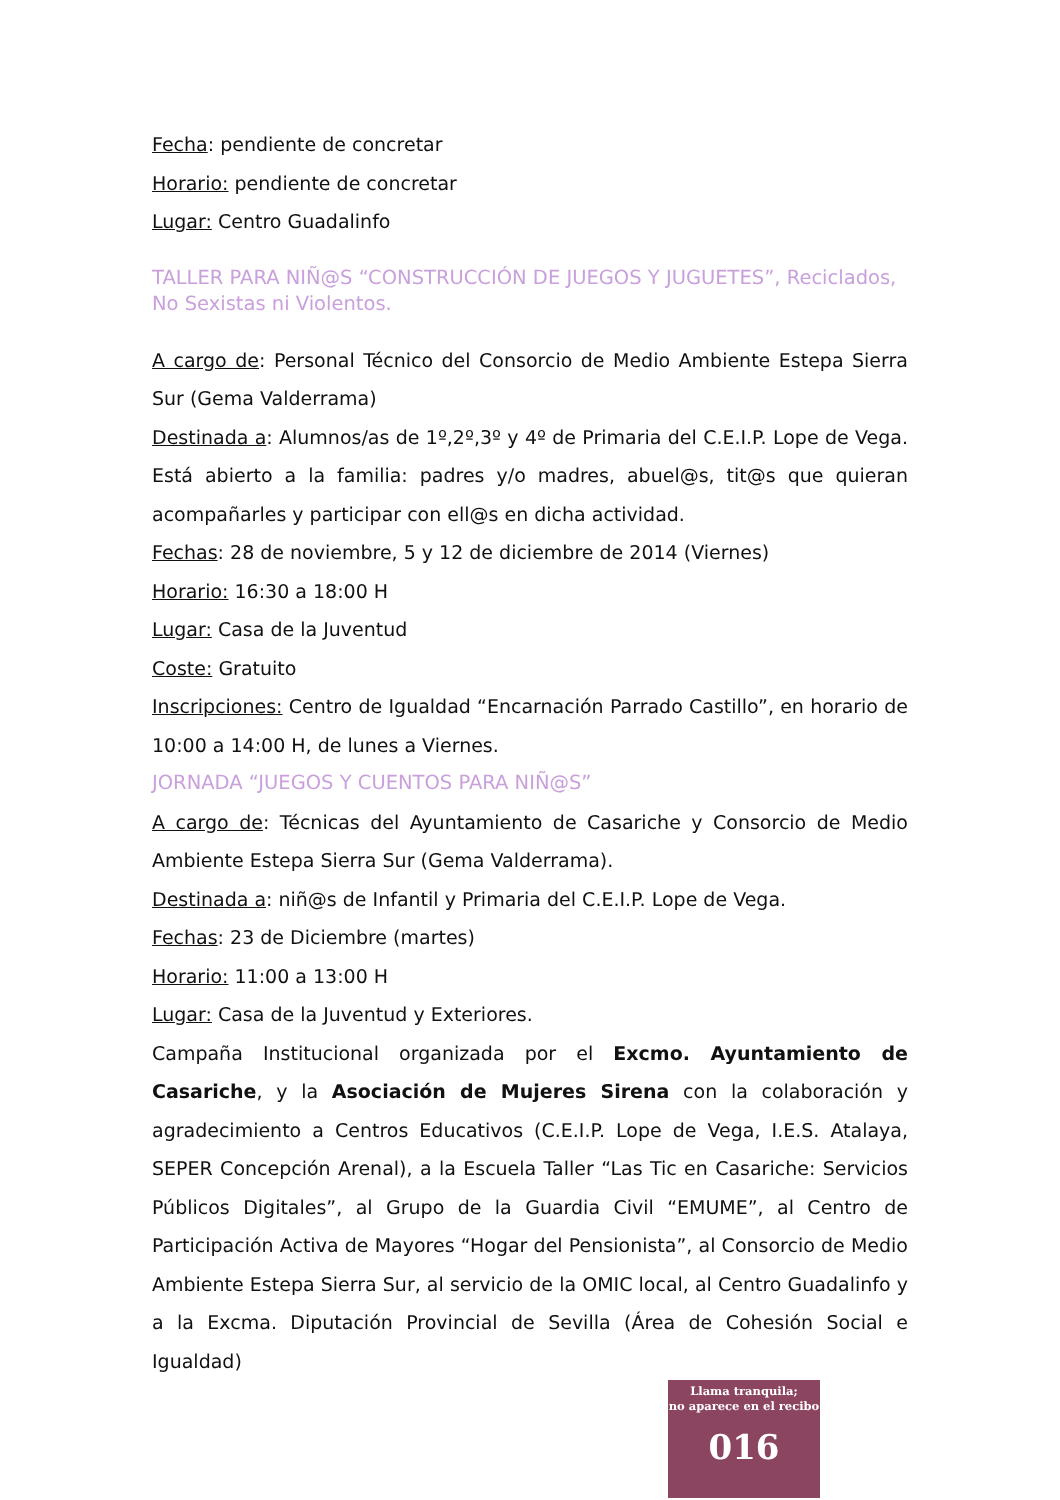Fecha: pendiente de concretar
Horario: pendiente de concretar
Lugar: Centro Guadalinfo
TALLER PARA NIÑ@S “CONSTRUCCIÓN DE JUEGOS Y JUGUETES”, Reciclados, No Sexistas ni Violentos.
A cargo de: Personal Técnico del Consorcio de Medio Ambiente Estepa Sierra Sur (Gema Valderrama)
Destinada a: Alumnos/as de 1º,2º,3º y 4º de Primaria del C.E.I.P. Lope de Vega. Está abierto a la familia: padres y/o madres, abuel@s, tit@s que quieran acompañarles y participar con ell@s en dicha actividad.
Fechas: 28 de noviembre, 5 y 12 de diciembre de 2014 (Viernes)
Horario: 16:30 a 18:00 H
Lugar: Casa de la Juventud
Coste: Gratuito
Inscripciones: Centro de Igualdad “Encarnación Parrado Castillo”, en horario de 10:00 a 14:00 H, de lunes a Viernes.
JORNADA “JUEGOS Y CUENTOS PARA NIÑ@S”
A cargo de: Técnicas del Ayuntamiento de Casariche y Consorcio de Medio Ambiente Estepa Sierra Sur (Gema Valderrama).
Destinada a: niñ@s de Infantil y Primaria del C.E.I.P. Lope de Vega.
Fechas: 23 de Diciembre (martes)
Horario: 11:00 a 13:00 H
Lugar: Casa de la Juventud y Exteriores.
Campaña Institucional organizada por el Excmo. Ayuntamiento de Casariche, y la Asociación de Mujeres Sirena con la colaboración y agradecimiento a Centros Educativos (C.E.I.P. Lope de Vega, I.E.S. Atalaya, SEPER Concepción Arenal), a la Escuela Taller “Las Tic en Casariche: Servicios Públicos Digitales”, al Grupo de la Guardia Civil “EMUME”, al Centro de Participación Activa de Mayores “Hogar del Pensionista”, al Consorcio de Medio Ambiente Estepa Sierra Sur, al servicio de la OMIC local, al Centro Guadalinfo y a la Excma. Diputación Provincial de Sevilla (Área de Cohesión Social e Igualdad)
Llama tranquila;
no aparece en el recibo
016